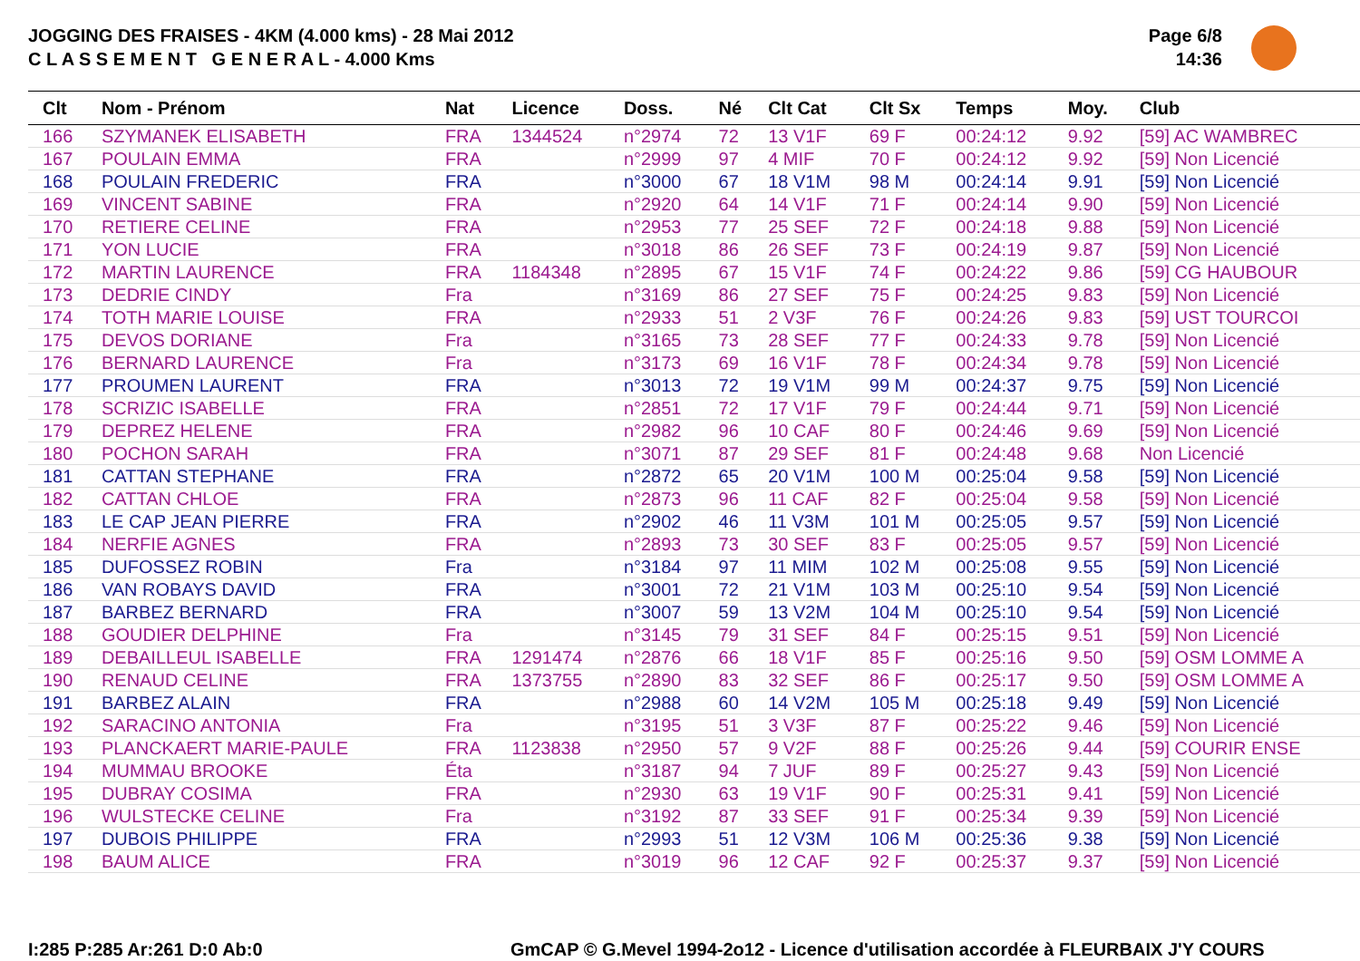JOGGING DES FRAISES - 4KM (4.000 kms) - 28 Mai 2012
C L A S S E M E N T G E N E R A L - 4.000 Kms
Page 6/8
14:36
| Clt | Nom - Prénom | Nat | Licence | Doss. | Né | Clt Cat | Clt Sx | Temps | Moy. | Club |
| --- | --- | --- | --- | --- | --- | --- | --- | --- | --- | --- |
| 166 | SZYMANEK ELISABETH | FRA | 1344524 | n°2974 | 72 | 13 V1F | 69 F | 00:24:12 | 9.92 | [59] AC WAMBREC |
| 167 | POULAIN EMMA | FRA | | n°2999 | 97 | 4 MIF | 70 F | 00:24:12 | 9.92 | [59] Non Licencié |
| 168 | POULAIN FREDERIC | FRA | | n°3000 | 67 | 18 V1M | 98 M | 00:24:14 | 9.91 | [59] Non Licencié |
| 169 | VINCENT SABINE | FRA | | n°2920 | 64 | 14 V1F | 71 F | 00:24:14 | 9.90 | [59] Non Licencié |
| 170 | RETIERE CELINE | FRA | | n°2953 | 77 | 25 SEF | 72 F | 00:24:18 | 9.88 | [59] Non Licencié |
| 171 | YON LUCIE | FRA | | n°3018 | 86 | 26 SEF | 73 F | 00:24:19 | 9.87 | [59] Non Licencié |
| 172 | MARTIN LAURENCE | FRA | 1184348 | n°2895 | 67 | 15 V1F | 74 F | 00:24:22 | 9.86 | [59] CG HAUBOUR |
| 173 | DEDRIE CINDY | Fra | | n°3169 | 86 | 27 SEF | 75 F | 00:24:25 | 9.83 | [59] Non Licencié |
| 174 | TOTH MARIE LOUISE | FRA | | n°2933 | 51 | 2 V3F | 76 F | 00:24:26 | 9.83 | [59] UST TOURCOI |
| 175 | DEVOS DORIANE | Fra | | n°3165 | 73 | 28 SEF | 77 F | 00:24:33 | 9.78 | [59] Non Licencié |
| 176 | BERNARD LAURENCE | Fra | | n°3173 | 69 | 16 V1F | 78 F | 00:24:34 | 9.78 | [59] Non Licencié |
| 177 | PROUMEN LAURENT | FRA | | n°3013 | 72 | 19 V1M | 99 M | 00:24:37 | 9.75 | [59] Non Licencié |
| 178 | SCRIZIC ISABELLE | FRA | | n°2851 | 72 | 17 V1F | 79 F | 00:24:44 | 9.71 | [59] Non Licencié |
| 179 | DEPREZ HELENE | FRA | | n°2982 | 96 | 10 CAF | 80 F | 00:24:46 | 9.69 | [59] Non Licencié |
| 180 | POCHON SARAH | FRA | | n°3071 | 87 | 29 SEF | 81 F | 00:24:48 | 9.68 | Non Licencié |
| 181 | CATTAN STEPHANE | FRA | | n°2872 | 65 | 20 V1M | 100 M | 00:25:04 | 9.58 | [59] Non Licencié |
| 182 | CATTAN CHLOE | FRA | | n°2873 | 96 | 11 CAF | 82 F | 00:25:04 | 9.58 | [59] Non Licencié |
| 183 | LE CAP JEAN PIERRE | FRA | | n°2902 | 46 | 11 V3M | 101 M | 00:25:05 | 9.57 | [59] Non Licencié |
| 184 | NERFIE AGNES | FRA | | n°2893 | 73 | 30 SEF | 83 F | 00:25:05 | 9.57 | [59] Non Licencié |
| 185 | DUFOSSEZ ROBIN | Fra | | n°3184 | 97 | 11 MIM | 102 M | 00:25:08 | 9.55 | [59] Non Licencié |
| 186 | VAN ROBAYS DAVID | FRA | | n°3001 | 72 | 21 V1M | 103 M | 00:25:10 | 9.54 | [59] Non Licencié |
| 187 | BARBEZ BERNARD | FRA | | n°3007 | 59 | 13 V2M | 104 M | 00:25:10 | 9.54 | [59] Non Licencié |
| 188 | GOUDIER DELPHINE | Fra | | n°3145 | 79 | 31 SEF | 84 F | 00:25:15 | 9.51 | [59] Non Licencié |
| 189 | DEBAILLEUL ISABELLE | FRA | 1291474 | n°2876 | 66 | 18 V1F | 85 F | 00:25:16 | 9.50 | [59] OSM LOMME A |
| 190 | RENAUD CELINE | FRA | 1373755 | n°2890 | 83 | 32 SEF | 86 F | 00:25:17 | 9.50 | [59] OSM LOMME A |
| 191 | BARBEZ ALAIN | FRA | | n°2988 | 60 | 14 V2M | 105 M | 00:25:18 | 9.49 | [59] Non Licencié |
| 192 | SARACINO ANTONIA | Fra | | n°3195 | 51 | 3 V3F | 87 F | 00:25:22 | 9.46 | [59] Non Licencié |
| 193 | PLANCKAERT MARIE-PAULE | FRA | 1123838 | n°2950 | 57 | 9 V2F | 88 F | 00:25:26 | 9.44 | [59] COURIR ENSE |
| 194 | MUMMAU BROOKE | Éta | | n°3187 | 94 | 7 JUF | 89 F | 00:25:27 | 9.43 | [59] Non Licencié |
| 195 | DUBRAY COSIMA | FRA | | n°2930 | 63 | 19 V1F | 90 F | 00:25:31 | 9.41 | [59] Non Licencié |
| 196 | WULSTECKE CELINE | Fra | | n°3192 | 87 | 33 SEF | 91 F | 00:25:34 | 9.39 | [59] Non Licencié |
| 197 | DUBOIS PHILIPPE | FRA | | n°2993 | 51 | 12 V3M | 106 M | 00:25:36 | 9.38 | [59] Non Licencié |
| 198 | BAUM ALICE | FRA | | n°3019 | 96 | 12 CAF | 92 F | 00:25:37 | 9.37 | [59] Non Licencié |
I:285 P:285 Ar:261 D:0 Ab:0
GmCAP © G.Mevel 1994-2o12 - Licence d'utilisation accordée à FLEURBAIX J'Y COURS